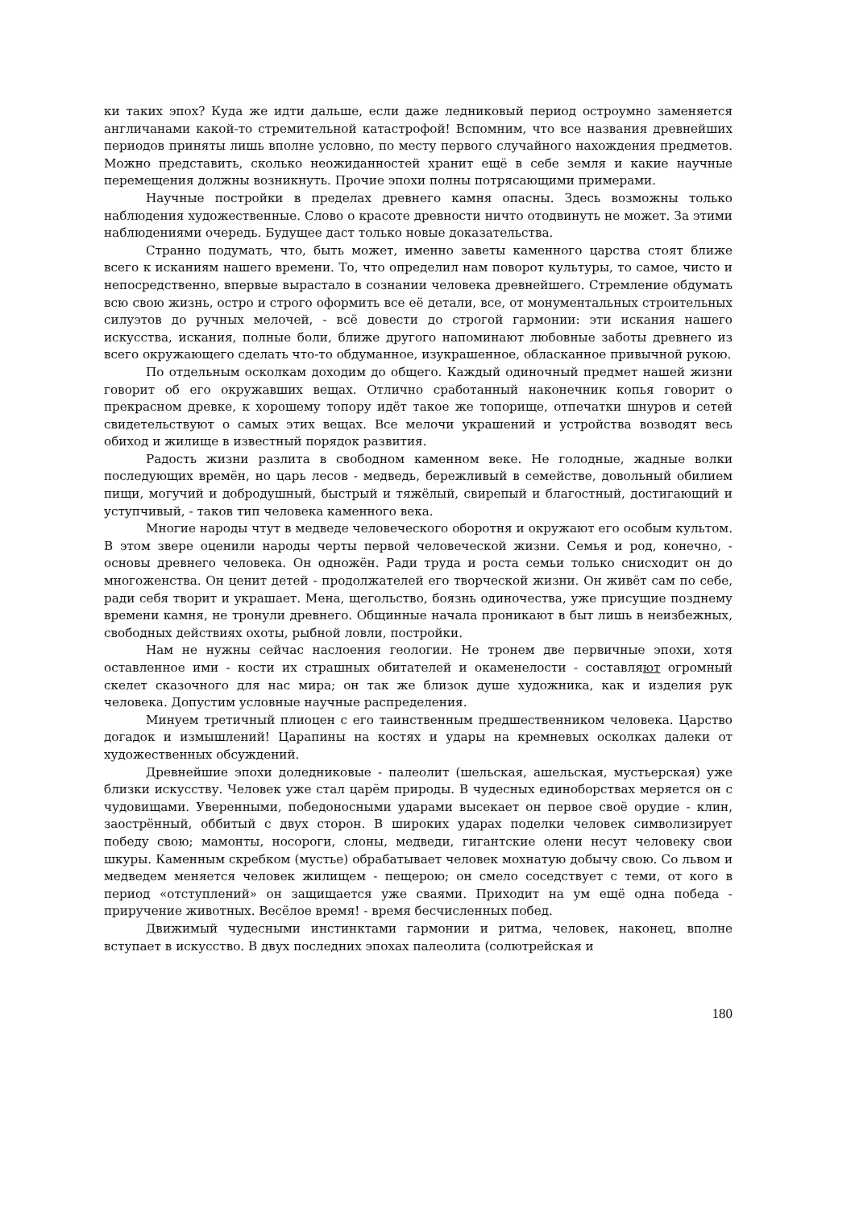ки таких эпох? Куда же идти дальше, если даже ледниковый период остроумно заменяется англичанами какой-то стремительной катастрофой! Вспомним, что все названия древнейших периодов приняты лишь вполне условно, по месту первого случайного нахождения предметов. Можно представить, сколько неожиданностей хранит ещё в себе земля и какие научные перемещения должны возникнуть. Прочие эпохи полны потрясающими примерами.
Научные постройки в пределах древнего камня опасны. Здесь возможны только наблюдения художественные. Слово о красоте древности ничто отодвинуть не может. За этими наблюдениями очередь. Будущее даст только новые доказательства.
Странно подумать, что, быть может, именно заветы каменного царства стоят ближе всего к исканиям нашего времени. То, что определил нам поворот культуры, то самое, чисто и непосредственно, впервые вырастало в сознании человека древнейшего. Стремление обдумать всю свою жизнь, остро и строго оформить все её детали, все, от монументальных строительных силуэтов до ручных мелочей, - всё довести до строгой гармонии: эти искания нашего искусства, искания, полные боли, ближе другого напоминают любовные заботы древнего из всего окружающего сделать что-то обдуманное, изукрашенное, обласканное привычной рукою.
По отдельным осколкам доходим до общего. Каждый одиночный предмет нашей жизни говорит об его окружавших вещах. Отлично сработанный наконечник копья говорит о прекрасном древке, к хорошему топору идёт такое же топорище, отпечатки шнуров и сетей свидетельствуют о самых этих вещах. Все мелочи украшений и устройства возводят весь обиход и жилище в известный порядок развития.
Радость жизни разлита в свободном каменном веке. Не голодные, жадные волки последующих времён, но царь лесов - медведь, бережливый в семействе, довольный обилием пищи, могучий и добродушный, быстрый и тяжёлый, свирепый и благостный, достигающий и уступчивый, - таков тип человека каменного века.
Многие народы чтут в медведе человеческого оборотня и окружают его особым культом. В этом звере оценили народы черты первой человеческой жизни. Семья и род, конечно, - основы древнего человека. Он одножён. Ради труда и роста семьи только снисходит он до многоженства. Он ценит детей - продолжателей его творческой жизни. Он живёт сам по себе, ради себя творит и украшает. Мена, щегольство, боязнь одиночества, уже присущие позднему времени камня, не тронули древнего. Общинные начала проникают в быт лишь в неизбежных, свободных действиях охоты, рыбной ловли, постройки.
Нам не нужны сейчас наслоения геологии. Не тронем две первичные эпохи, хотя оставленное ими - кости их страшных обитателей и окаменелости - составляют огромный скелет сказочного для нас мира; он так же близок душе художника, как и изделия рук человека. Допустим условные научные распределения.
Минуем третичный плиоцен с его таинственным предшественником человека. Царство догадок и измышлений! Царапины на костях и удары на кремневых осколках далеки от художественных обсуждений.
Древнейшие эпохи доледниковые - палеолит (шельская, ашельская, мустьерская) уже близки искусству. Человек уже стал царём природы. В чудесных единоборствах меряется он с чудовищами. Уверенными, победоносными ударами высекает он первое своё орудие - клин, заострённый, оббитый с двух сторон. В широких ударах поделки человек символизирует победу свою; мамонты, носороги, слоны, медведи, гигантские олени несут человеку свои шкуры. Каменным скребком (мустье) обрабатывает человек мохнатую добычу свою. Со львом и медведем меняется человек жилищем - пещерою; он смело соседствует с теми, от кого в период «отступлений» он защищается уже сваями. Приходит на ум ещё одна победа - приручение животных. Весёлое время! - время бесчисленных побед.
Движимый чудесными инстинктами гармонии и ритма, человек, наконец, вполне вступает в искусство. В двух последних эпохах палеолита (солютрейская и
180